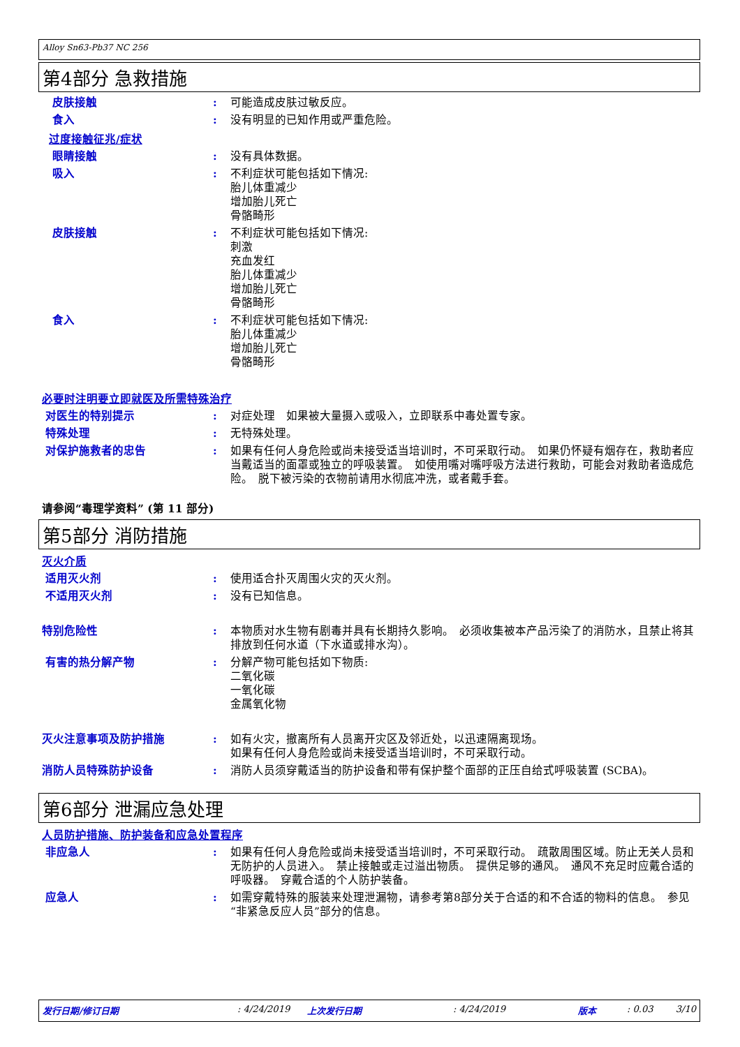Alloy Sn63-Pb37 NC 256
第4部分 急救措施
皮肤接触 : 可能造成皮肤过敏反应。
食入 : 没有明显的已知作用或严重危险。
过度接触征兆/症状
眼睛接触 : 没有具体数据。
吸入 : 不利症状可能包括如下情况:
胎儿体重减少
增加胎儿死亡
骨骼畸形
皮肤接触 : 不利症状可能包括如下情况:
刺激
充血发红
胎儿体重减少
增加胎儿死亡
骨骼畸形
食入 : 不利症状可能包括如下情况:
胎儿体重减少
增加胎儿死亡
骨骼畸形
必要时注明要立即就医及所需特殊治疗
对医生的特别提示 : 对症处理　如果被大量摄入或吸入，立即联系中毒处置专家。
特殊处理 : 无特殊处理。
对保护施救者的忠告 : 如果有任何人身危险或尚未接受适当培训时，不可采取行动。　如果仍怀疑有烟存在，救助者应当戴适当的面罩或独立的呼吸装置。　如使用嘴对嘴呼吸方法进行救助，可能会对救助者造成危险。　脱下被污染的衣物前请用水彻底冲洗，或者戴手套。
请参阅“毒理学资料” (第 11 部分)
第5部分 消防措施
灭火介质
适用灭火剂 : 使用适合扑灭周围火灾的灭火剂。
不适用灭火剂 : 没有已知信息。
特别危险性 : 本物质对水生物有剧毒并具有长期持久影响。　必须收集被本产品污染了的消防水，且禁止将其排放到任何水道（下水道或排水沟）。
有害的热分解产物 : 分解产物可能包括如下物质:
二氧化碳
一氧化碳
金属氧化物
灭火注意事项及防护措施 : 如有火灾，撤离所有人员离开灾区及邻近处，以迅速隔离现场。
如果有任何人身危险或尚未接受适当培训时，不可采取行动。
消防人员特殊防护设备 : 消防人员须穿戴适当的防护设备和带有保护整个面部的正压自给式呼吸装置 (SCBA)。
第6部分 泄漏应急处理
人员防护措施、防护装备和应急处置程序
非应急人 : 如果有任何人身危险或尚未接受适当培训时，不可采取行动。　疏散周围区域。防止无关人员和无防护的人员进入。　禁止接触或走过溢出物质。　提供足够的通风。　通风不充足时应戴合适的呼吸器。　穿戴合适的个人防护装备。
应急人 : 如需穿戴特殊的服装来处理泄漏物，请参考第8部分关于合适的和不合适的物料的信息。　参见“非紧急反应人员”部分的信息。
发行日期/修订日期: 4/24/2019 上次发行日期: 4/24/2019 版本: 0.03 3/10